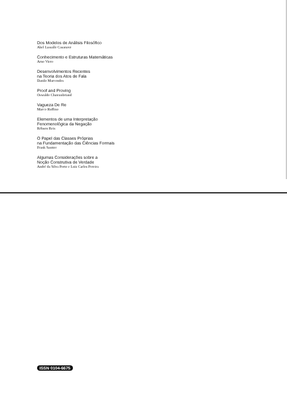Dos Modelos de Análisis Filosófico
Abel Lassalle Casanave
Conhecimento e Estruturas Matemáticas
Arno Viero
Desenvolvimentos Recentes
na Teoria dos Atos de Fala
Danilo Marcondes
Proof and Proving
Oswaldo Chateaubriand
Vagueza De Re
Marco Ruffino
Elementos de uma Interpretação
Fenomenológica da Negação
Róbson Reis
O Papel das Classes Próprias
na Fundamentação das Ciências Formais
Frank Sautter
Algumas Considerações sobre a
Noção Construtiva de Verdade
André da Silva Porto e Luiz Carlos Pereira
ISSN 0104-6675